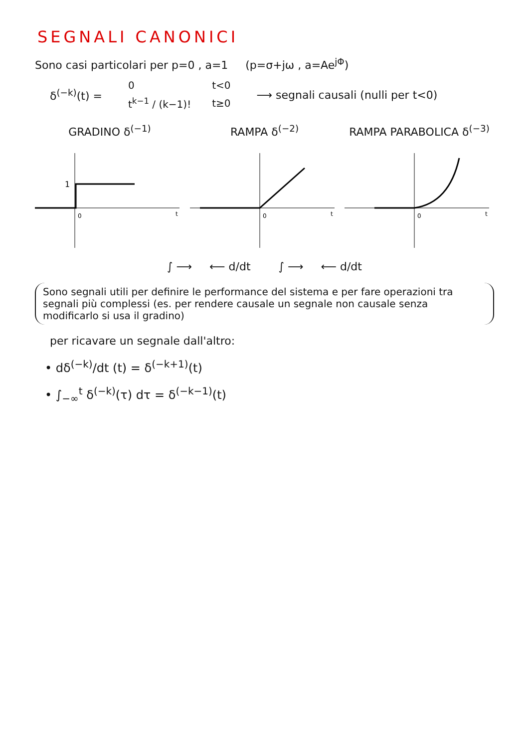SEGNALI CANONICI
Sono casi particolari per p=0 , a=1 (p=σ+jω , a=Ae<sup>jΦ</sup>)
δ<sup>(−k)</sup>(t) =
| 0 | t<0 |
| t<sup>k−1</sup> / (k−1)! | t≥0 |
⟶ segnali causali (nulli per t<0)
GRADINO δ<sup>(−1)</sup>
1
0
t
RAMPA δ<sup>(−2)</sup>
0
t
RAMPA PARABOLICA δ<sup>(−3)</sup>
0
t
∫ ⟶ ⟵ d/dt ∫ ⟶ ⟵ d/dt
Sono segnali utili per definire le performance del sistema e per fare operazioni tra segnali più complessi (es. per rendere causale un segnale non causale senza modificarlo si usa il gradino)
per ricavare un segnale dall'altro:
• dδ<sup>(−k)</sup>/dt (t) = δ<sup>(−k+1)</sup>(t)
• ∫<sub>−∞</sub><sup>t</sup> δ<sup>(−k)</sup>(τ) dτ = δ<sup>(−k−1)</sup>(t)